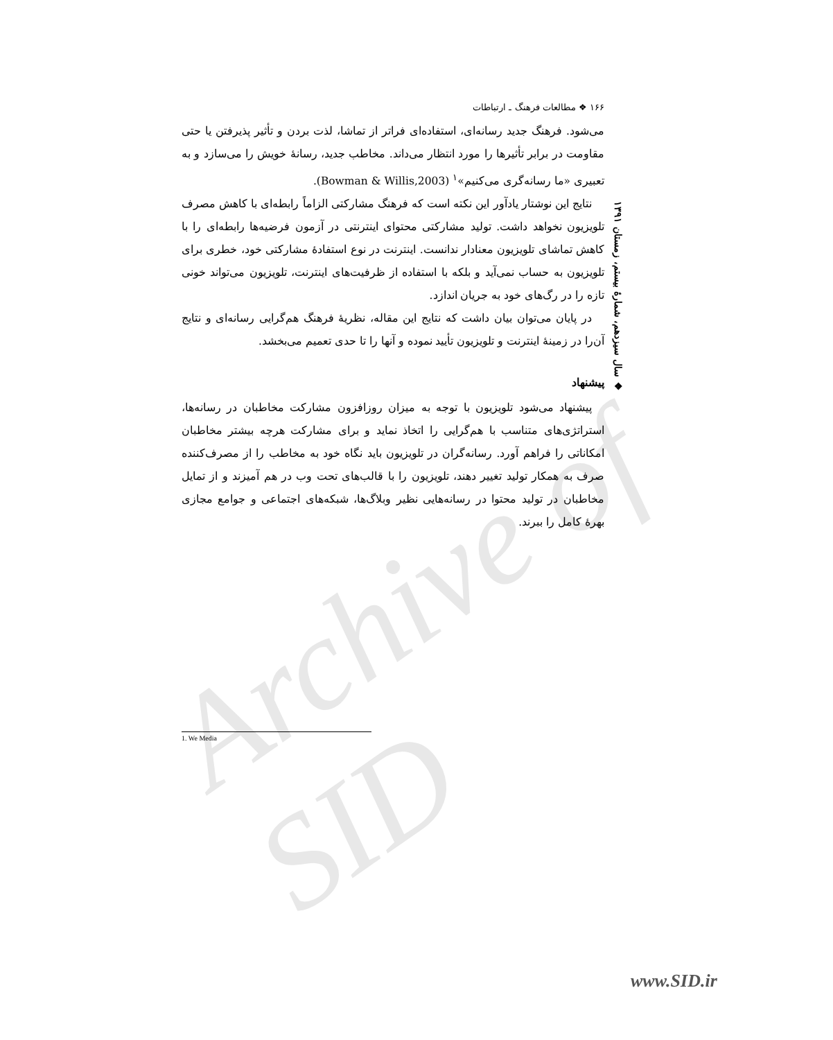Archive of SID
۱۶۶ ❖ مطالعات فرهنگ ـ ارتباطات
می‌شود. فرهنگ جدید رسانه‌ای، استفاده‌ای فراتر از تماشا، لذت بردن و تأثیر پذیرفتن یا حتی مقاومت در برابر تأثیرها را مورد انتظار می‌داند. مخاطب جدید، رسانهٔ خویش را می‌سازد و به تعبیری «ما رسانه‌گری می‌کنیم»<sup>۱</sup> (Bowman & Willis,2003).
نتایج این نوشتار یادآور این نکته است که فرهنگ مشارکتی الزاماً رابطه‌ای با کاهش مصرف تلویزیون نخواهد داشت. تولید مشارکتی محتوای اینترنتی در آزمون فرضیه‌ها رابطه‌ای را با کاهش تماشای تلویزیون معنادار ندانست. اینترنت در نوع استفادهٔ مشارکتی خود، خطری برای تلویزیون به حساب نمی‌آید و بلکه با استفاده از ظرفیت‌های اینترنت، تلویزیون می‌تواند خونی تازه را در رگ‌های خود به جریان اندازد.
در پایان می‌توان بیان داشت که نتایج این مقاله، نظریهٔ فرهنگ هم‌گرایی رسانه‌ای و نتایج آن‌را در زمینهٔ اینترنت و تلویزیون تأیید نموده و آنها را تا حدی تعمیم می‌بخشد.
پیشنهاد
پیشنهاد می‌شود تلویزیون با توجه به میزان روزافزون مشارکت مخاطبان در رسانه‌ها، استراتژی‌های متناسب با هم‌گرایی را اتخاذ نماید و برای مشارکت هرچه بیشتر مخاطبان امکاناتی را فراهم آورد. رسانه‌گران در تلویزیون باید نگاه خود به مخاطب را از مصرف‌کننده صرف به همکار تولید تغییر دهند، تلویزیون را با قالب‌های تحت وب در هم آمیزند و از تمایل مخاطبان در تولید محتوا در رسانه‌هایی نظیر وبلاگ‌ها، شبکه‌های اجتماعی و جوامع مجازی بهرهٔ کامل را ببرند.
❖ سال سیزدهم، شمارهٔ بیستم، زمستان ۱۳۹۱
1. We Media
www.SID.ir